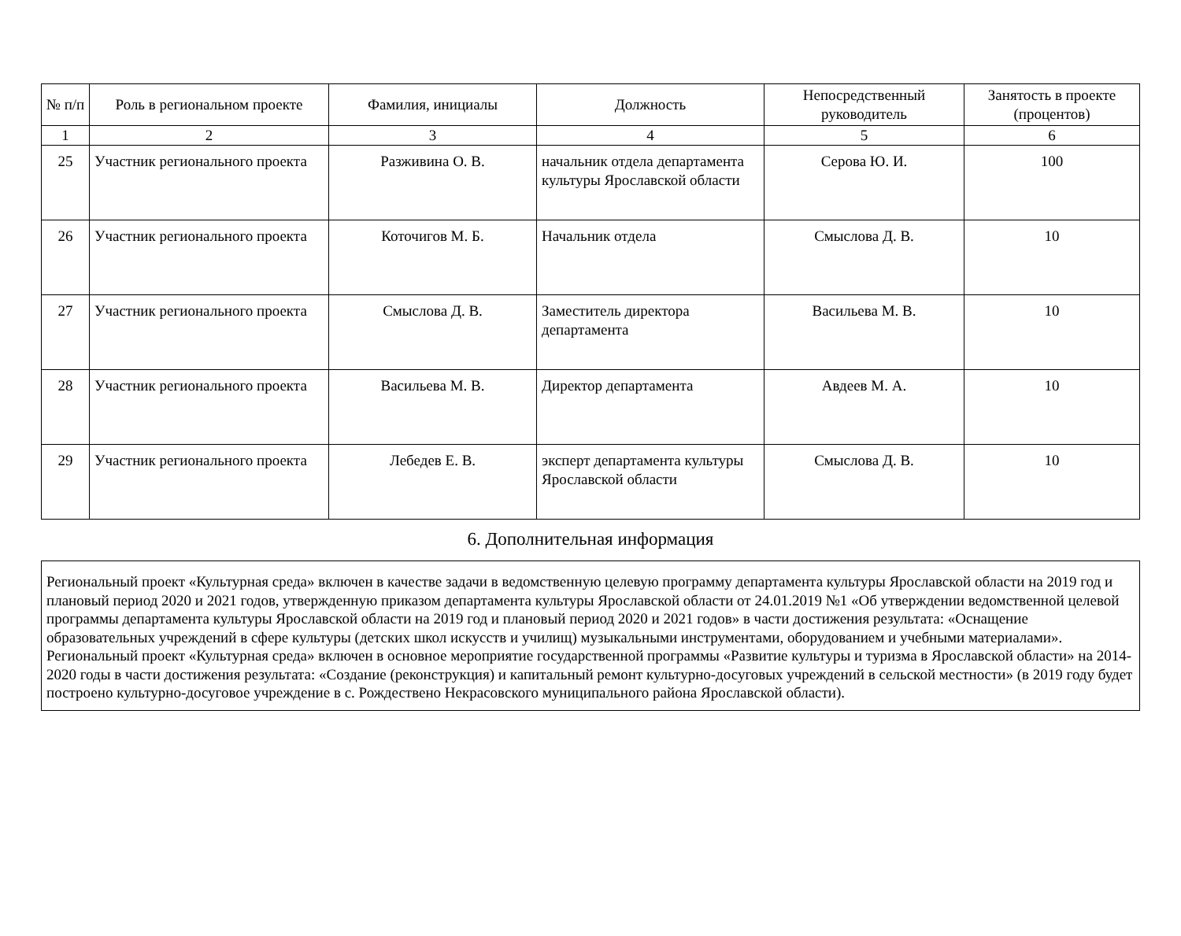| № п/п | Роль в региональном проекте | Фамилия, инициалы | Должность | Непосредственный руководитель | Занятость в проекте (процентов) |
| --- | --- | --- | --- | --- | --- |
| 1 | 2 | 3 | 4 | 5 | 6 |
| 25 | Участник регионального проекта | Разживина О. В. | начальник отдела департамента культуры Ярославской области | Серова Ю. И. | 100 |
| 26 | Участник регионального проекта | Коточигов М. Б. | Начальник отдела | Смыслова Д. В. | 10 |
| 27 | Участник регионального проекта | Смыслова Д. В. | Заместитель директора департамента | Васильева М. В. | 10 |
| 28 | Участник регионального проекта | Васильева М. В. | Директор департамента | Авдеев М. А. | 10 |
| 29 | Участник регионального проекта | Лебедев Е. В. | эксперт департамента культуры Ярославской области | Смыслова Д. В. | 10 |
6. Дополнительная информация
Региональный проект «Культурная среда» включен в качестве задачи в ведомственную целевую программу департамента культуры Ярославской области на 2019 год и плановый период 2020 и 2021 годов, утвержденную приказом департамента культуры Ярославской области от 24.01.2019 №1 «Об утверждении ведомственной целевой программы департамента культуры Ярославской области на 2019 год и плановый период 2020 и 2021 годов» в части достижения результата: «Оснащение образовательных учреждений в сфере культуры (детских школ искусств и училищ) музыкальными инструментами, оборудованием и учебными материалами».
Региональный проект «Культурная среда» включен в основное мероприятие государственной программы «Развитие культуры и туризма в Ярославской области» на 2014-2020 годы в части достижения результата: «Создание (реконструкция) и капитальный ремонт культурно-досуговых учреждений в сельской местности» (в 2019 году будет построено культурно-досуговое учреждение в с. Рождествено Некрасовского муниципального района Ярославской области).